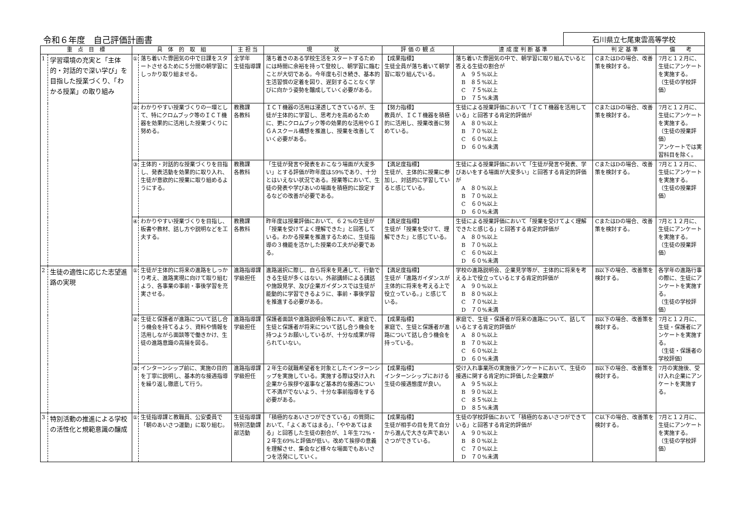令和６年度　自己評価計画書
石川県立七尾東雲高等学校
| 重 点 目 標 | | 具 体 的 取 組 | | 主 担 当 | 現 状 | 評 価 の 観 点 | 達 成 度 判 断 基 準 | 判 定 基 準 | 備 考 |
| --- | --- | --- | --- | --- | --- | --- | --- | --- | --- |
| 1 | 学習環境の充実と「主体的・対話的で深い学び」を目指した授業づくり、「わかる授業」の取り組み | ① | 落ち着いた雰囲気の中で日課をスタートさせるために５分間の朝学習にしっかり取り組ませる。 | 全学年 生徒指導課 | 落ち着きのある学校生活をスタートするためには時間に余裕を持って登校し、朝学習に臨むことが大切である。今年度も引き続き、基本的生活習慣の定着を図り、遅刻することなく学びに向かう姿勢を醸成していく必要がある。 | 【成果指標】 生徒全員が落ち着いて朝学習に取り組んでいる。 | 落ち着いた雰囲気の中で、朝学習に取り組んでいると答える生徒の割合が A ９５%以上 B ８５%以上 C ７５%以上 D ７５%未満 | CまたはDの場合、改善策を検討する。 | 7月と１２月に、生徒にアンケートを実施する。 （生徒の学校評価） |
| | | ② | わかりやすい授業づくりの一環として、特にクロムブック等のＩＣＴ機器を効果的に活用した授業づくりに努める。 | 教務課 各教科 | ＩＣＴ機器の活用は浸透してきているが、生徒が主体的に学習し、思考力を高めるために、更にクロムブック等の効果的な活用やＧＩＧＡスクール構想を推進し、授業を改善していく必要がある。 | 【努力指標】 教員が、ＩＣＴ機器を積極的に活用し、授業改善に努めている。 | 生徒による授業評価において「ＩＣＴ機器を活用している」と回答する肯定的評価が A ８０%以上 B ７０%以上 C ６０%以上 D ６０%未満 | CまたはDの場合、改善策を検討する。 | 7月と１２月に、生徒にアンケートを実施する。 （生徒の授業評価） アンケートでは実習科目を除く。 |
| | | ③ | 主体的・対話的な授業づくりを目指し、発表活動を効果的に取り入れ、生徒が意欲的に授業に取り組めるようにする。 | 教務課 各教科 | 「生徒が発言や発表をおこなう場面が大変多い」とする評価が昨年度は59%であり、十分とはいえない状況である。授業等において、生徒の発表や学びあいの場面を積極的に設定するなどの改善が必要である。 | 【満足度指標】 生徒が、主体的に授業に参加し、対話的に学習していると感じている。 | 生徒による授業評価において「生徒が発言や発表、学びあいをする場面が大変多い」と回答する肯定的評価が A ８０%以上 B ７０%以上 C ６０%以上 D ６０%未満 | CまたはDの場合、改善策を検討する。 | 7月と１２月に、生徒にアンケートを実施する。 （生徒の授業評価） |
| | | ④ | わかりやすい授業づくりを目指し、板書や教材、話し方や説明などを工夫する。 | 教務課 各教科 | 昨年度は授業評価において、６２%の生徒が「授業を受けてよく理解できた」と回答している。わかる授業を推進するために、生徒指導の３機能を活かした授業の工夫が必要である。 | 【満足度指標】 生徒が「授業を受けて、理解できた」と感じている。 | 生徒による授業評価において「授業を受けてよく理解できたと感じる」と回答する肯定的評価が A ８０%以上 B ７０%以上 C ６０%以上 D ６０%未満 | CまたはDの場合、改善策を検討する。 | 7月と１２月に、生徒にアンケートを実施する。 （生徒の授業評価） |
| 2 | 生徒の適性に応じた志望進路の実現 | ① | 生徒が主体的に将来の進路をしっかり考え、進路実現に向けて取り組むよう、各事業の事前・事後学習を充実させる。 | 進路指導課 学級担任 | 進路選択に際し、自ら将来を見通して、行動できる生徒が多くはない。外部講師による講話や施設見学、及び企業ガイダンスでは生徒が能動的に学習できるように、事前・事後学習を推進する必要がある。 | 【満足度指標】 生徒が「進路ガイダンスが主体的に将来を考える上で役立っている。」と感じている。 | 学校の進路説明会、企業見学等が、主体的に将来を考える上で役立っているとする肯定的評価が A ９０%以上 B ８０%以上 C ７０%以上 D ７０%未満 | B以下の場合、改善策を検討する。 | 各学年の進路行事の際に、生徒にアンケートを実施する。 （生徒の学校評価） |
| | | ② | 生徒と保護者が進路について話し合う機会を持てるよう、資料や情報を活用しながら面談等で働きかけ、生徒の進路意識の高揚を図る。 | 進路指導課 学級担任 | 保護者面談や進路説明会等において、家庭で、生徒と保護者が将来について話し合う機会を持つようお願いしているが、十分な成果が得られていない。 | 【成果指標】 家庭で、生徒と保護者が進路について話し合う機会を持っている。 | 家庭で、生徒・保護者が将来の進路について、話しているとする肯定的評価が A ８０%以上 B ７０%以上 C ６０%以上 D ６０%未満 | B以下の場合、改善策を検討する。 | 7月と１２月に、生徒・保護者にアンケートを実施する。 （生徒・保護者の学校評価） |
| | | ③ | インターンシップ前に、実施の目的を丁寧に説明し、基本的な接遇指導を繰り返し徹底して行う。 | 進路指導課 学級担任 | ２年生の就職希望者を対象としたインターンシップを実施している。実施する際は受け入れ企業から挨拶や返事など基本的な接遇について不満がでないよう、十分な事前指導をする必要がある。 | 【成果指標】 インターンシップにおける生徒の接遇態度が良い。 | 受け入れ事業所の実施後アンケートにおいて、生徒の接遇に関する肯定的に評価した企業数が A ９５%以上 B ９０%以上 C ８５%以上 D ８５%未満 | B以下の場合、改善策を検討する。 | 7月の実施後、受け入れ企業にアンケートを実施する。 |
| 3 | 特別活動の推進による学校の活性化と規範意識の醸成 | ① | 生徒指導課と教職員、公安委員で「朝のあいさつ運動」に取り組む。 | 生徒指導課 特別活動課 部活動 | 「積極的なあいさつができている」の質問において、「よくあてはまる」、「ややあてはまる」と回答した生徒の割合が、１年生72%・２年生69%と評価が低い。改めて挨拶の意義を理解させ、集会など様々な場面でもあいさつを活発にしていく。 | 【成果指標】 生徒が相手の目を見て自分から進んで大きな声であいさつができている。 | 生徒の学校評価において「積極的なあいさつができている」と回答する肯定的評価が A ９０%以上 B ８０%以上 C ７０%以上 D ７０%未満 | C以下の場合、改善策を検討する。 | 7月と１２月に、生徒にアンケートを実施する。 （生徒の学校評価） |